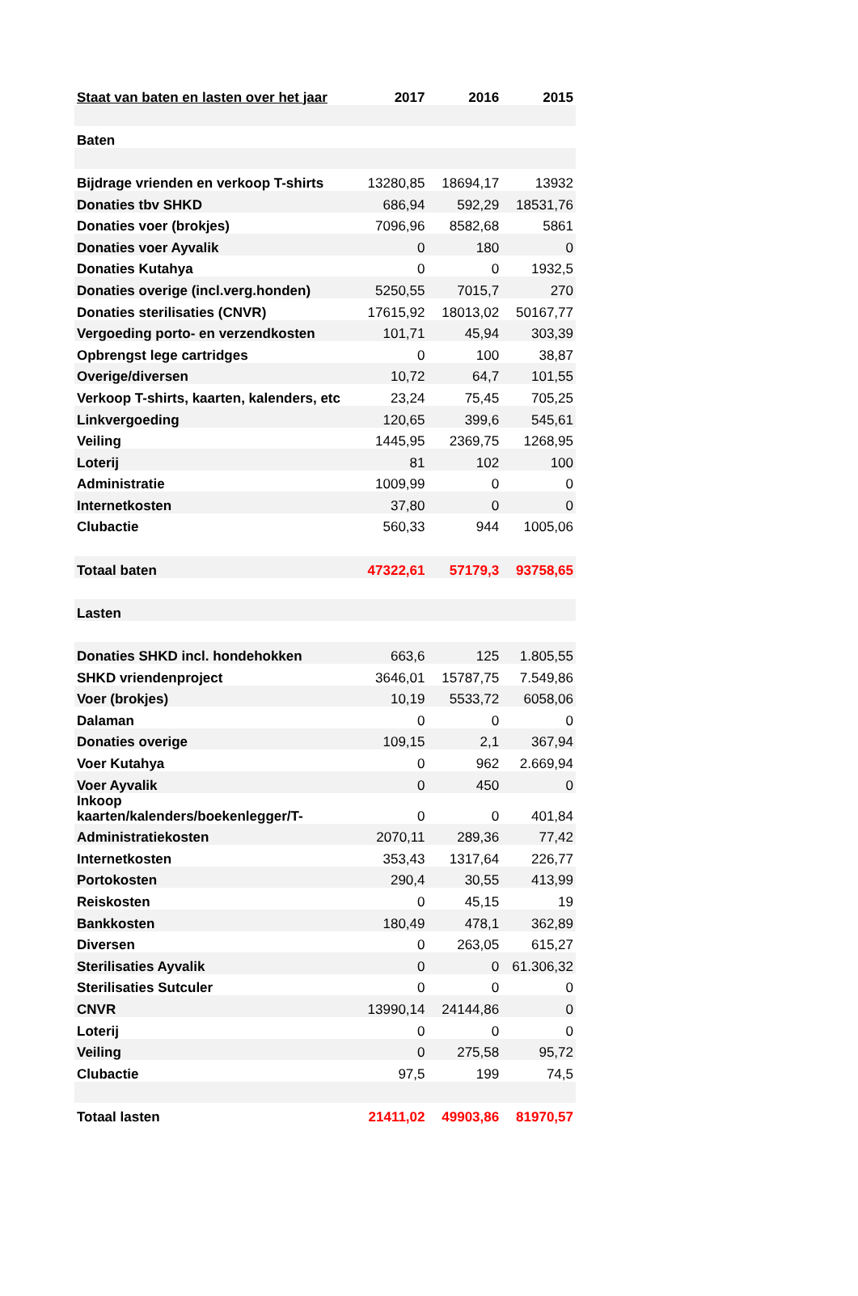| Staat van baten en lasten over het jaar | 2017 | 2016 | 2015 |
| --- | --- | --- | --- |
| Baten | | | |
| Bijdrage vrienden en verkoop T-shirts | 13280,85 | 18694,17 | 13932 |
| Donaties tbv SHKD | 686,94 | 592,29 | 18531,76 |
| Donaties voer (brokjes) | 7096,96 | 8582,68 | 5861 |
| Donaties voer Ayvalik | 0 | 180 | 0 |
| Donaties Kutahya | 0 | 0 | 1932,5 |
| Donaties overige (incl.verg.honden) | 5250,55 | 7015,7 | 270 |
| Donaties sterilisaties (CNVR) | 17615,92 | 18013,02 | 50167,77 |
| Vergoeding porto- en verzendkosten | 101,71 | 45,94 | 303,39 |
| Opbrengst lege cartridges | 0 | 100 | 38,87 |
| Overige/diversen | 10,72 | 64,7 | 101,55 |
| Verkoop T-shirts, kaarten, kalenders, etc | 23,24 | 75,45 | 705,25 |
| Linkvergoeding | 120,65 | 399,6 | 545,61 |
| Veiling | 1445,95 | 2369,75 | 1268,95 |
| Loterij | 81 | 102 | 100 |
| Administratie | 1009,99 | 0 | 0 |
| Internetkosten | 37,80 | 0 | 0 |
| Clubactie | 560,33 | 944 | 1005,06 |
| Totaal baten | 47322,61 | 57179,3 | 93758,65 |
| Lasten | | | |
| Donaties SHKD incl. hondehokken | 663,6 | 125 | 1.805,55 |
| SHKD vriendenproject | 3646,01 | 15787,75 | 7.549,86 |
| Voer (brokjes) | 10,19 | 5533,72 | 6058,06 |
| Dalaman | 0 | 0 | 0 |
| Donaties overige | 109,15 | 2,1 | 367,94 |
| Voer Kutahya | 0 | 962 | 2.669,94 |
| Voer Ayvalik | 0 | 450 | 0 |
| Inkoop kaarten/kalenders/boekenlegger/T- | 0 | 0 | 401,84 |
| Administratiekosten | 2070,11 | 289,36 | 77,42 |
| Internetkosten | 353,43 | 1317,64 | 226,77 |
| Portokosten | 290,4 | 30,55 | 413,99 |
| Reiskosten | 0 | 45,15 | 19 |
| Bankkosten | 180,49 | 478,1 | 362,89 |
| Diversen | 0 | 263,05 | 615,27 |
| Sterilisaties Ayvalik | 0 | 0 | 61.306,32 |
| Sterilisaties Sutculer | 0 | 0 | 0 |
| CNVR | 13990,14 | 24144,86 | 0 |
| Loterij | 0 | 0 | 0 |
| Veiling | 0 | 275,58 | 95,72 |
| Clubactie | 97,5 | 199 | 74,5 |
| Totaal lasten | 21411,02 | 49903,86 | 81970,57 |